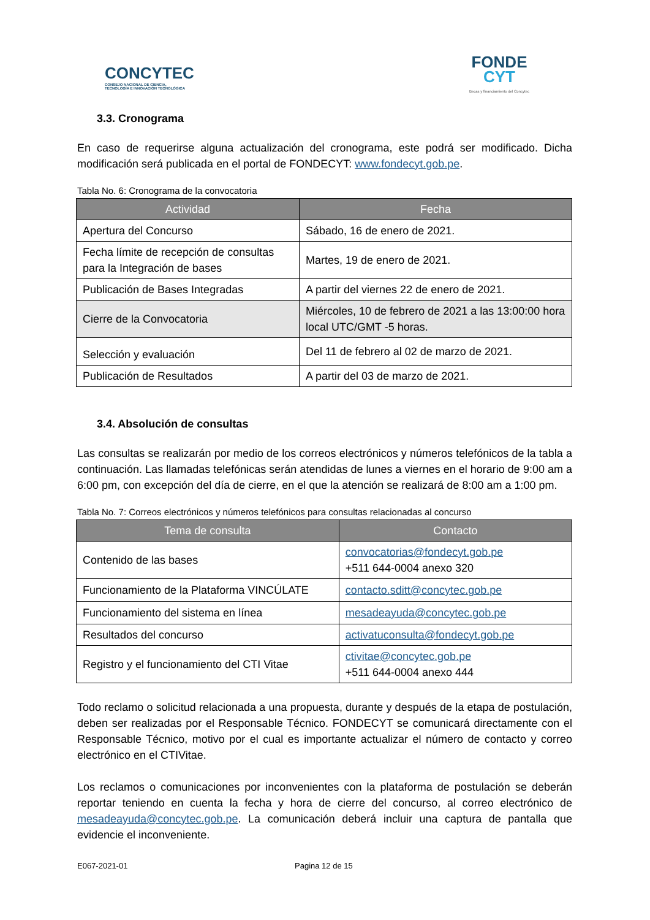CONCYTEC
CONSEJO NACIONAL DE CIENCIA,
TECNOLOGÍA E INNOVACIÓN TECNOLÓGICA
FONDE
CYT
Becas y financiamiento del Concytec
3.3. Cronograma
En caso de requerirse alguna actualización del cronograma, este podrá ser modificado. Dicha modificación será publicada en el portal de FONDECYT: www.fondecyt.gob.pe.
Tabla No. 6: Cronograma de la convocatoria
| Actividad | Fecha |
| --- | --- |
| Apertura del Concurso | Sábado, 16 de enero de 2021. |
| Fecha límite de recepción de consultas para la Integración de bases | Martes, 19 de enero de 2021. |
| Publicación de Bases Integradas | A partir del viernes 22 de enero de 2021. |
| Cierre de la Convocatoria | Miércoles, 10 de febrero de 2021 a las 13:00:00 hora local UTC/GMT -5 horas. |
| Selección y evaluación | Del 11 de febrero al 02 de marzo de 2021. |
| Publicación de Resultados | A partir del 03 de marzo de 2021. |
3.4. Absolución de consultas
Las consultas se realizarán por medio de los correos electrónicos y números telefónicos de la tabla a continuación. Las llamadas telefónicas serán atendidas de lunes a viernes en el horario de 9:00 am a 6:00 pm, con excepción del día de cierre, en el que la atención se realizará de 8:00 am a 1:00 pm.
Tabla No. 7: Correos electrónicos y números telefónicos para consultas relacionadas al concurso
| Tema de consulta | Contacto |
| --- | --- |
| Contenido de las bases | convocatorias@fondecyt.gob.pe +511 644-0004 anexo 320 |
| Funcionamiento de la Plataforma VINCÚLATE | contacto.sditt@concytec.gob.pe |
| Funcionamiento del sistema en línea | mesadeayuda@concytec.gob.pe |
| Resultados del concurso | activatuconsulta@fondecyt.gob.pe |
| Registro y el funcionamiento del CTI Vitae | ctivitae@concytec.gob.pe +511 644-0004 anexo 444 |
Todo reclamo o solicitud relacionada a una propuesta, durante y después de la etapa de postulación, deben ser realizadas por el Responsable Técnico. FONDECYT se comunicará directamente con el Responsable Técnico, motivo por el cual es importante actualizar el número de contacto y correo electrónico en el CTIVitae.
Los reclamos o comunicaciones por inconvenientes con la plataforma de postulación se deberán reportar teniendo en cuenta la fecha y hora de cierre del concurso, al correo electrónico de mesadeayuda@concytec.gob.pe. La comunicación deberá incluir una captura de pantalla que evidencie el inconveniente.
E067-2021-01 Pagina 12 de 15